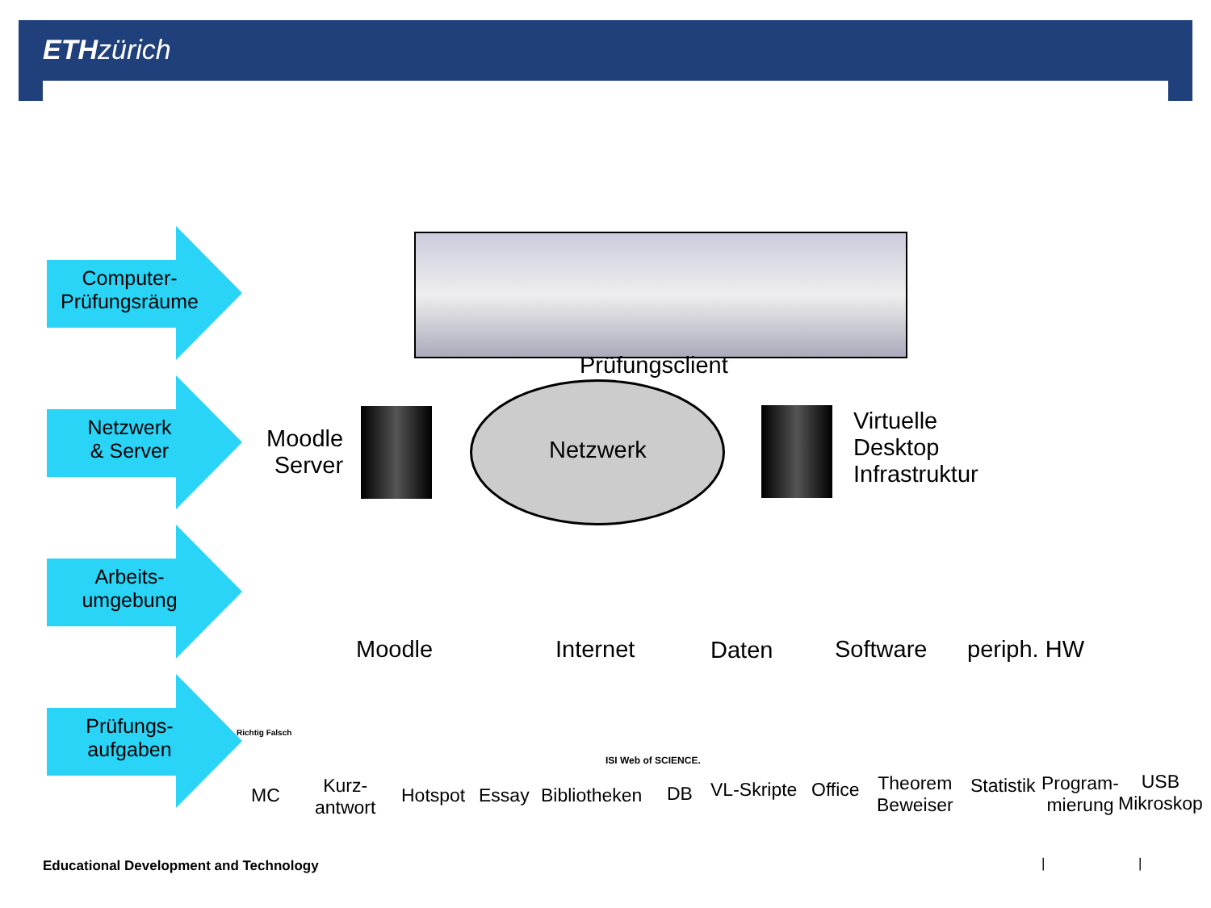ETHzürich
Computer-
Prüfungsräume
Netzwerk
& Server
Arbeits-
umgebung
Prüfungs-
aufgaben
Prüfungsclient
Netzwerk
Moodle
Server
Virtuelle
Desktop
Infrastruktur
Moodle Internet Daten Software periph. HW
Richtig Falsch
MC
Kurz-
antwort
Hotspot Essay Bibliotheken
ISI Web of SCIENCE.
DB VL-Skripte Office
Theorem
Beweiser
Statistik
Program-
mierung
USB
Mikroskop
Educational Development and Technology
| |